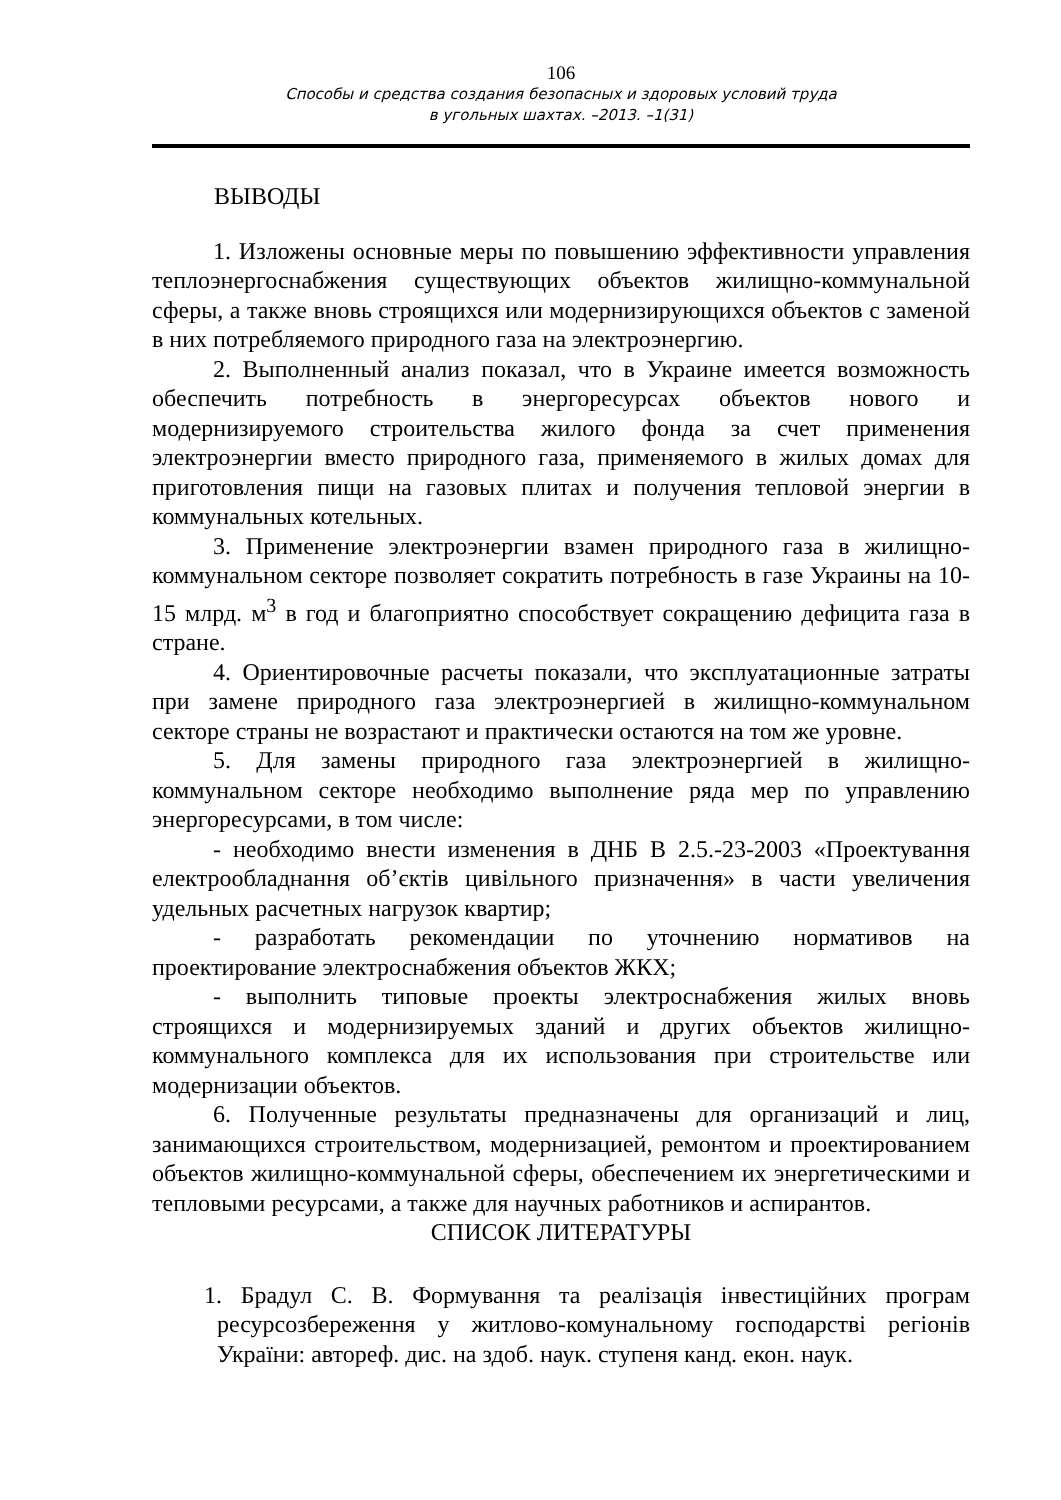106
Способы и средства создания безопасных и здоровых условий труда
в угольных шахтах. –2013. –1(31)
ВЫВОДЫ
1. Изложены основные меры по повышению эффективности управления теплоэнергоснабжения существующих объектов жилищно-коммунальной сферы, а также вновь строящихся или модернизирующихся объектов с заменой в них потребляемого природного газа на электроэнергию.
2. Выполненный анализ показал, что в Украине имеется возможность обеспечить потребность в энергоресурсах объектов нового и модернизируемого строительства жилого фонда за счет применения электроэнергии вместо природного газа, применяемого в жилых домах для приготовления пищи на газовых плитах и получения тепловой энергии в коммунальных котельных.
3. Применение электроэнергии взамен природного газа в жилищно-коммунальном секторе позволяет сократить потребность в газе Украины на 10-15 млрд. м<sup>3</sup> в год и благоприятно способствует сокращению дефицита газа в стране.
4. Ориентировочные расчеты показали, что эксплуатационные затраты при замене природного газа электроэнергией в жилищно-коммунальном секторе страны не возрастают и практически остаются на том же уровне.
5. Для замены природного газа электроэнергией в жилищно-коммунальном секторе необходимо выполнение ряда мер по управлению энергоресурсами, в том числе:
- необходимо внести изменения в ДНБ В 2.5.-23-2003 «Проектування електрообладнання об’єктів цивільного призначення» в части увеличения удельных расчетных нагрузок квартир;
- разработать рекомендации по уточнению нормативов на проектирование электроснабжения объектов ЖКХ;
- выполнить типовые проекты электроснабжения жилых вновь строящихся и модернизируемых зданий и других объектов жилищно-коммунального комплекса для их использования при строительстве или модернизации объектов.
6. Полученные результаты предназначены для организаций и лиц, занимающихся строительством, модернизацией, ремонтом и проектированием объектов жилищно-коммунальной сферы, обеспечением их энергетическими и тепловыми ресурсами, а также для научных работников и аспирантов.
СПИСОК ЛИТЕРАТУРЫ
1. Брадул С. В. Формування та реалізація інвестиційних програм ресурсозбереження у житлово-комунальному господарстві регіонів України: автореф. дис. на здоб. наук. ступеня канд. екон. наук.